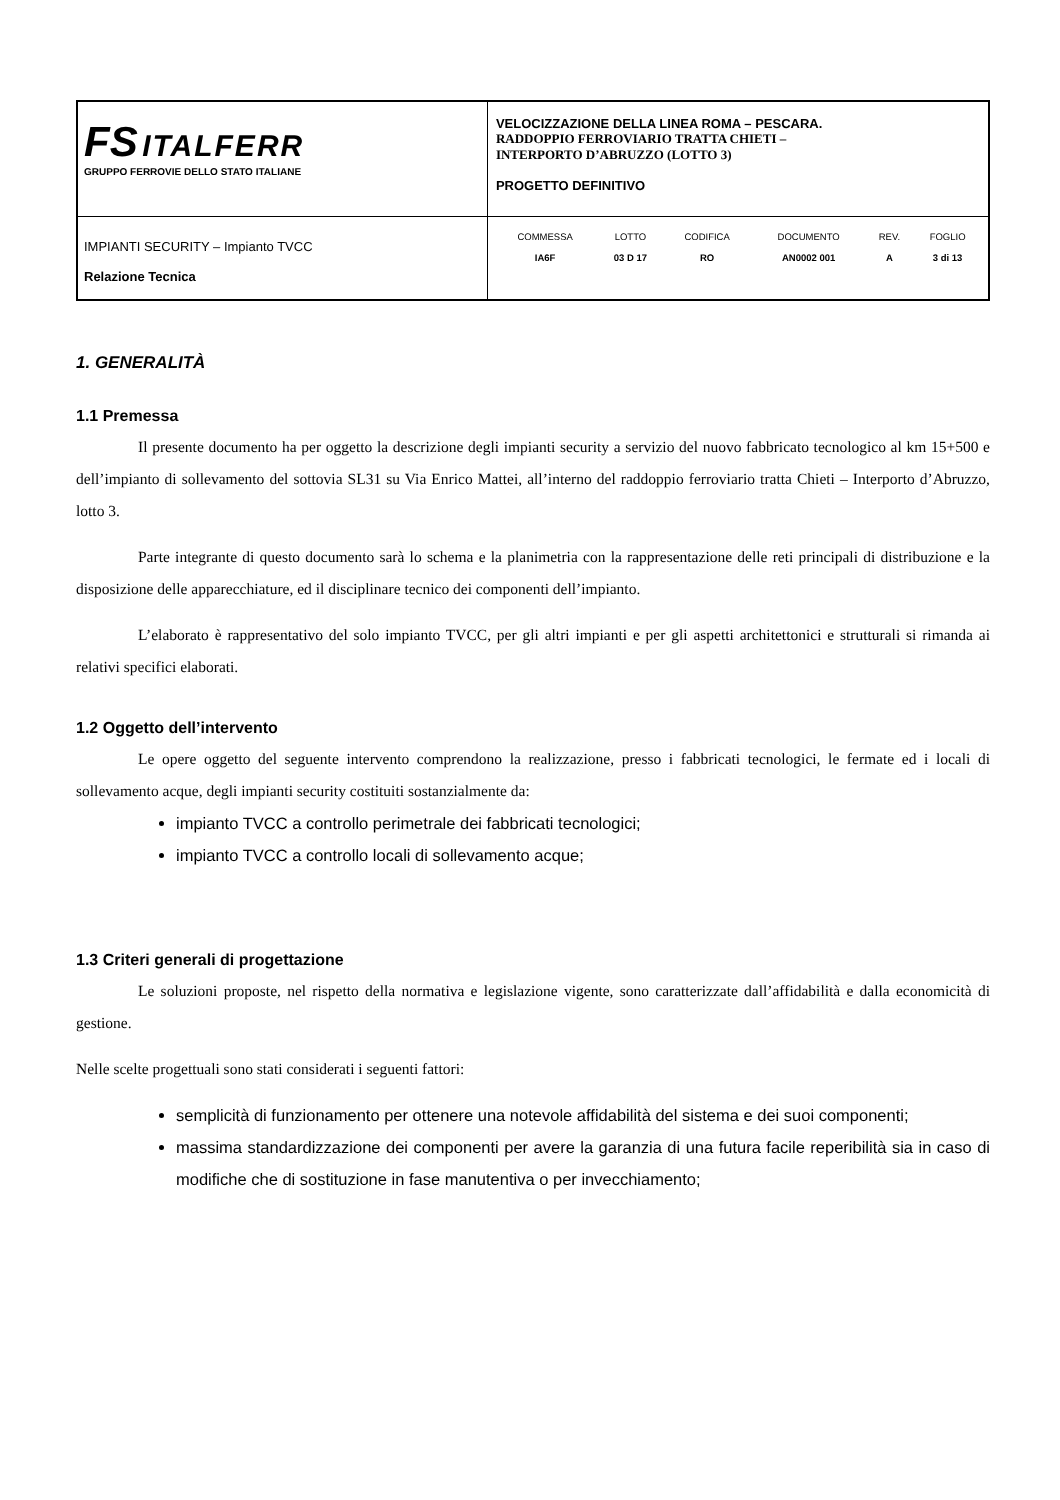| FS ITALFERR GRUPPO FERROVIE DELLO STATO ITALIANE | VELOCIZZAZIONE DELLA LINEA ROMA – PESCARA. RADDOPPIO FERROVIARIO TRATTA CHIETI – INTERPORTO D’ABRUZZO (LOTTO 3) PROGETTO DEFINITIVO |
| IMPIANTI SECURITY – Impianto TVCC Relazione Tecnica | / COMMESSA / LOTTO / CODIFICA / DOCUMENTO / REV. / FOGLIO / / IA6F / 03 D 17 / RO / AN0002 001 / A / 3 di 13 / |
1. GENERALITÀ
1.1 Premessa
Il presente documento ha per oggetto la descrizione degli impianti security a servizio del nuovo fabbricato tecnologico al km 15+500 e dell’impianto di sollevamento del sottovia SL31 su Via Enrico Mattei, all’interno del raddoppio ferroviario tratta Chieti – Interporto d’Abruzzo, lotto 3.
Parte integrante di questo documento sarà lo schema e la planimetria con la rappresentazione delle reti principali di distribuzione e la disposizione delle apparecchiature, ed il disciplinare tecnico dei componenti dell’impianto.
L’elaborato è rappresentativo del solo impianto TVCC, per gli altri impianti e per gli aspetti architettonici e strutturali si rimanda ai relativi specifici elaborati.
1.2 Oggetto dell’intervento
Le opere oggetto del seguente intervento comprendono la realizzazione, presso i fabbricati tecnologici, le fermate ed i locali di sollevamento acque, degli impianti security costituiti sostanzialmente da:
impianto TVCC a controllo perimetrale dei fabbricati tecnologici;
impianto TVCC a controllo locali di sollevamento acque;
1.3 Criteri generali di progettazione
Le soluzioni proposte, nel rispetto della normativa e legislazione vigente, sono caratterizzate dall’affidabilità e dalla economicità di gestione.
Nelle scelte progettuali sono stati considerati i seguenti fattori:
semplicità di funzionamento per ottenere una notevole affidabilità del sistema e dei suoi componenti;
massima standardizzazione dei componenti per avere la garanzia di una futura facile reperibilità sia in caso di modifiche che di sostituzione in fase manutentiva o per invecchiamento;